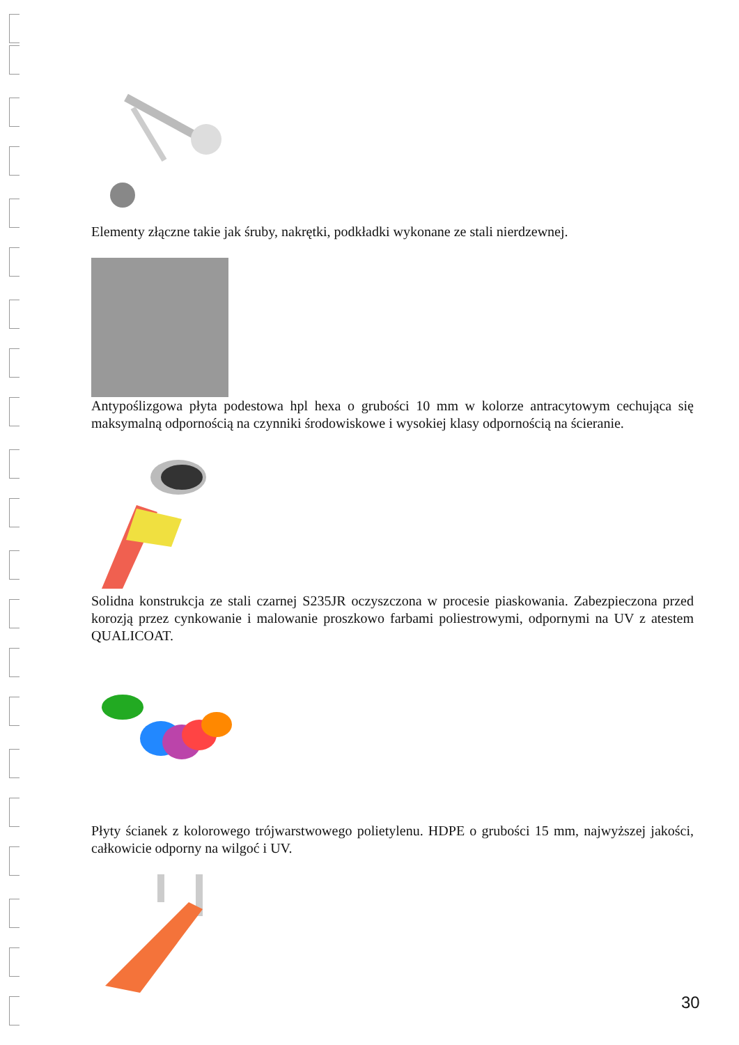Elementy złączne takie jak śruby, nakrętki, podkładki wykonane ze stali nierdzewnej.
Antypoślizgowa płyta podestowa hpl hexa o grubości 10 mm w kolorze antracytowym cechująca się maksymalną odpornością na czynniki środowiskowe i wysokiej klasy odpornością na ścieranie.
Solidna konstrukcja ze stali czarnej S235JR oczyszczona w procesie piaskowania. Zabezpieczona przed korozją przez cynkowanie i malowanie proszkowo farbami poliestrowymi, odpornymi na UV z atestem QUALICOAT.
Płyty ścianek z kolorowego trójwarstwowego polietylenu. HDPE o grubości 15 mm, najwyższej jakości, całkowicie odporny na wilgoć i UV.
30